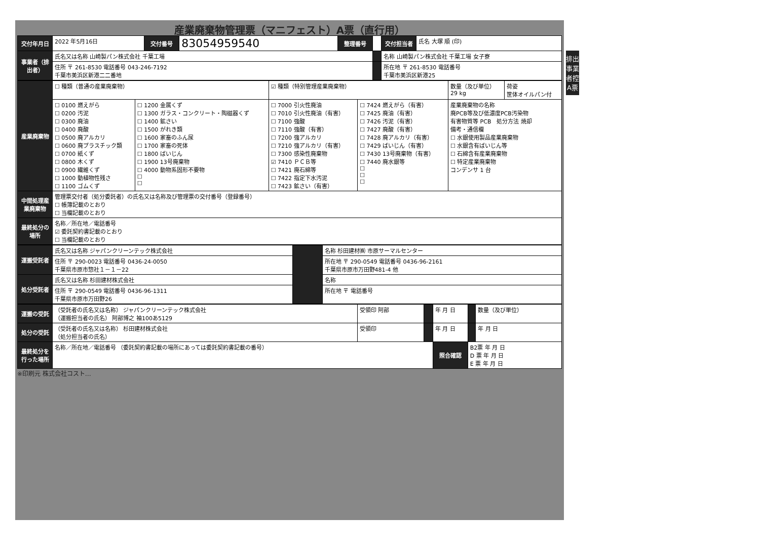産業廃棄物管理票（マニフェスト）A票（直行用）
排出事業者控 A票
| 交付年月日 | 2022 年5月16日 | 交付番号 | 83054959540 | 整理番号 | | 交付担当者 | 氏名 大塚 順 (印) |
| 事業者（排出者） | 氏名又は名称 山崎製パン株式会社 千葉工場 | | | | | 名称 山崎製パン株式会社 千葉工場 女子寮 | |
| | 住所 〒 261-8530 電話番号 043-246-7192 千葉市美浜区新港二二番地 | | | | | 所在地 〒 261-8530 電話番号 千葉市美浜区新港25 | |
| 産業廃棄物 | ☐ 種類（普通の産業廃棄物） | | ☑ 種類（特別管理産業廃棄物） | | 数量（及び単位） 29 kg | 荷姿 筐体オイルパン付 |
| | ☐ 0100 燃えがら ☐ 0200 汚泥 ☐ 0300 廃油 ☐ 0400 廃酸 ☐ 0500 廃アルカリ ☐ 0600 廃プラスチック類 ☐ 0700 紙くず ☐ 0800 木くず ☐ 0900 繊維くず ☐ 1000 動植物性残さ ☐ 1100 ゴムくず | ☐ 1200 金属くず ☐ 1300 ガラス・コンクリート・陶磁器くず ☐ 1400 鉱さい ☐ 1500 がれき類 ☐ 1600 家畜のふん尿 ☐ 1700 家畜の死体 ☐ 1800 ばいじん ☐ 1900 13号廃棄物 ☐ 4000 動物系固形不要物 ☐ ☐ | ☐ 7000 引火性廃油 ☐ 7010 引火性廃油（有害） ☐ 7100 強酸 ☐ 7110 強酸（有害） ☐ 7200 強アルカリ ☐ 7210 強アルカリ（有害） ☐ 7300 感染性廃棄物 ☑ 7410 ＰＣＢ等 ☐ 7421 廃石綿等 ☐ 7422 指定下水汚泥 ☐ 7423 鉱さい（有害） | ☐ 7424 燃えがら（有害） ☐ 7425 廃油（有害） ☐ 7426 汚泥（有害） ☐ 7427 廃酸（有害） ☐ 7428 廃アルカリ（有害） ☐ 7429 ばいじん（有害） ☐ 7430 13号廃棄物（有害） ☐ 7440 廃水銀等 ☐ ☐ ☐ | 産業廃棄物の名称 廃PCB等及び低濃度PCB汚染物 有害物質等 PCB 処分方法 焼却 備考・通信欄 ☐ 水銀使用製品産業廃棄物 ☐ 水銀含有ばいじん等 ☐ 石綿含有産業廃棄物 ☐ 特定産業廃棄物 コンデンサ 1 台 | |
| 中間処理産業廃棄物 | 管理票交付者（処分委託者）の氏名又は名称及び管理票の交付番号（登録番号） ☐ 帳簿記載のとおり ☐ 当欄記載のとおり | | | | | |
| 最終処分の場所 | 名称／所在地／電話番号 ☑ 委託契約書記載のとおり ☐ 当欄記載のとおり | | | | | |
| 運搬受託者 | 氏名又は名称 ジャパンクリーンテック株式会社 | | 名称 杉田建材㈱ 市原サーマルセンター |
| | 住所 〒 290-0023 電話番号 0436-24-0050 千葉県市原市惣社１－１－22 | | 所在地 〒 290-0549 電話番号 0436-96-2161 千葉県市原市万田野481-4 他 |
| 処分受託者 | 氏名又は名称 杉田建材株式会社 | | 名称 |
| | 住所 〒 290-0549 電話番号 0436-96-1311 千葉県市原市万田野26 | | 所在地 〒 電話番号 |
| 運搬の受託 | （受託者の氏名又は名称） ジャパンクリーンテック株式会社 （運搬担当者の氏名） 阿部博之 袖100あ5129 | 受領印 阿部 | | 年 月 日 | | 数量（及び単位） |
| 処分の受託 | （受託者の氏名又は名称） 杉田建材株式会社 （処分担当者の氏名） | 受領印 | | 年 月 日 | | 年 月 日 |
| 最終処分を行った場所 | 名称／所在地／電話番号 （委託契約書記載の場所にあっては委託契約書記載の番号） | | | 照合確認 | B2票 年 月 日 D 票 年 月 日 E 票 年 月 日 | |
※印刷元 株式会社コスト…